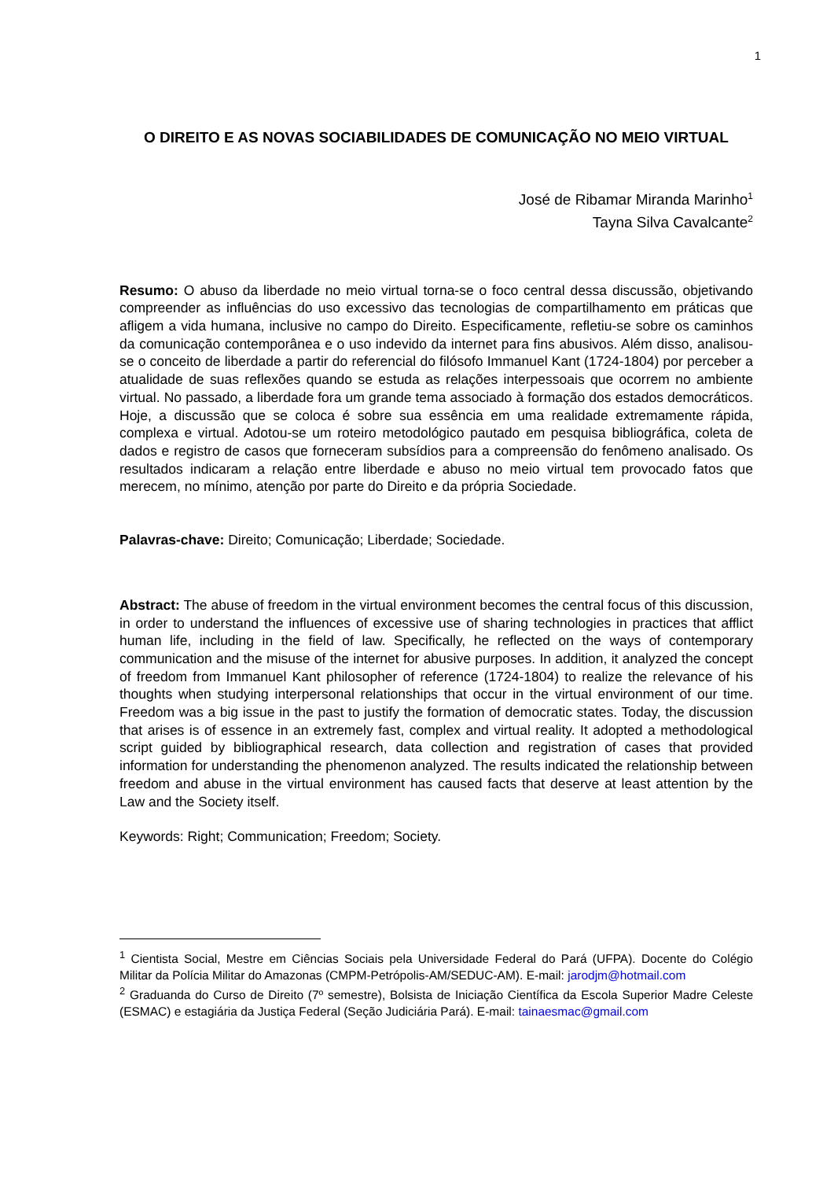1
O DIREITO E AS NOVAS SOCIABILIDADES DE COMUNICAÇÃO NO MEIO VIRTUAL
José de Ribamar Miranda Marinho<sup>1</sup>
Tayna Silva Cavalcante<sup>2</sup>
Resumo: O abuso da liberdade no meio virtual torna-se o foco central dessa discussão, objetivando compreender as influências do uso excessivo das tecnologias de compartilhamento em práticas que afligem a vida humana, inclusive no campo do Direito. Especificamente, refletiu-se sobre os caminhos da comunicação contemporânea e o uso indevido da internet para fins abusivos. Além disso, analisou-se o conceito de liberdade a partir do referencial do filósofo Immanuel Kant (1724-1804) por perceber a atualidade de suas reflexões quando se estuda as relações interpessoais que ocorrem no ambiente virtual. No passado, a liberdade fora um grande tema associado à formação dos estados democráticos. Hoje, a discussão que se coloca é sobre sua essência em uma realidade extremamente rápida, complexa e virtual. Adotou-se um roteiro metodológico pautado em pesquisa bibliográfica, coleta de dados e registro de casos que forneceram subsídios para a compreensão do fenômeno analisado. Os resultados indicaram a relação entre liberdade e abuso no meio virtual tem provocado fatos que merecem, no mínimo, atenção por parte do Direito e da própria Sociedade.
Palavras-chave: Direito; Comunicação; Liberdade; Sociedade.
Abstract: The abuse of freedom in the virtual environment becomes the central focus of this discussion, in order to understand the influences of excessive use of sharing technologies in practices that afflict human life, including in the field of law. Specifically, he reflected on the ways of contemporary communication and the misuse of the internet for abusive purposes. In addition, it analyzed the concept of freedom from Immanuel Kant philosopher of reference (1724-1804) to realize the relevance of his thoughts when studying interpersonal relationships that occur in the virtual environment of our time. Freedom was a big issue in the past to justify the formation of democratic states. Today, the discussion that arises is of essence in an extremely fast, complex and virtual reality. It adopted a methodological script guided by bibliographical research, data collection and registration of cases that provided information for understanding the phenomenon analyzed. The results indicated the relationship between freedom and abuse in the virtual environment has caused facts that deserve at least attention by the Law and the Society itself.
Keywords: Right; Communication; Freedom; Society.
<sup>1</sup> Cientista Social, Mestre em Ciências Sociais pela Universidade Federal do Pará (UFPA). Docente do Colégio Militar da Polícia Militar do Amazonas (CMPM-Petrópolis-AM/SEDUC-AM). E-mail: jarodjm@hotmail.com
<sup>2</sup> Graduanda do Curso de Direito (7º semestre), Bolsista de Iniciação Científica da Escola Superior Madre Celeste (ESMAC) e estagiária da Justiça Federal (Seção Judiciária Pará). E-mail: tainaesmac@gmail.com